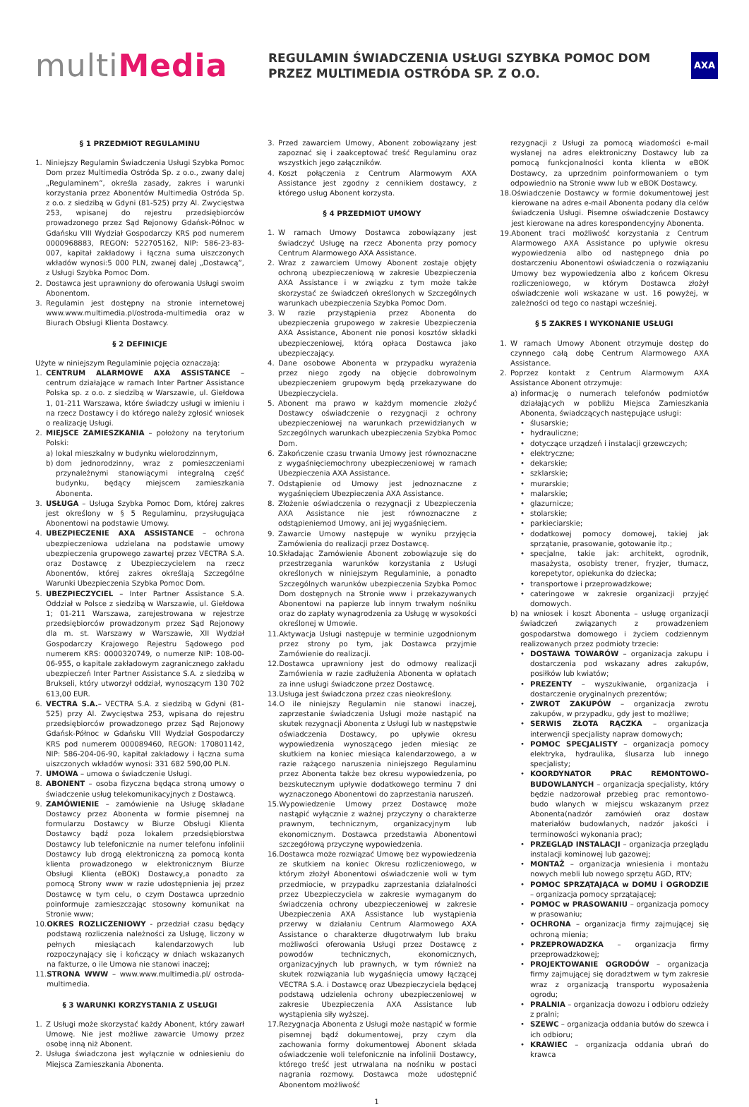multiMedia
REGULAMIN ŚWIADCZENIA USŁUGI SZYBKA POMOC DOM
PRZEZ MULTIMEDIA OSTRÓDA SP. Z O.O.
AXA
§ 1 PRZEDMIOT REGULAMINU
1. Niniejszy Regulamin Świadczenia Usługi Szybka Pomoc Dom przez Multimedia Ostróda Sp. z o.o., zwany dalej „Regulaminem”, określa zasady, zakres i warunki korzystania przez Abonentów Multimedia Ostróda Sp. z o.o. z siedzibą w Gdyni (81-525) przy Al. Zwycięstwa 253, wpisanej do rejestru przedsiębiorców prowadzonego przez Sąd Rejonowy Gdańsk-Północ w Gdańsku VIII Wydział Gospodarczy KRS pod numerem 0000968883, REGON: 522705162, NIP: 586-23-83-007, kapitał zakładowy i łączna suma uiszczonych wkładów wynosi:5 000 PLN, zwanej dalej „Dostawcą”, z Usługi Szybka Pomoc Dom.
2. Dostawca jest uprawniony do oferowania Usługi swoim Abonentom.
3. Regulamin jest dostępny na stronie internetowej www.www.multimedia.pl/ostroda-multimedia oraz w Biurach Obsługi Klienta Dostawcy.
§ 2 DEFINICJE
Użyte w niniejszym Regulaminie pojęcia oznaczają:
1. CENTRUM ALARMOWE AXA ASSISTANCE – centrum działające w ramach Inter Partner Assistance Polska sp. z o.o. z siedzibą w Warszawie, ul. Giełdowa 1, 01-211 Warszawa, które świadczy usługi w imieniu i na rzecz Dostawcy i do którego należy zgłosić wniosek o realizację Usługi.
2. MIEJSCE ZAMIESZKANIA – położony na terytorium Polski:
a) lokal mieszkalny w budynku wielorodzinnym,
b) dom jednorodzinny, wraz z pomieszczeniami przynależnymi stanowiącymi integralną część budynku, będący miejscem zamieszkania Abonenta.
3. USŁUGA – Usługa Szybka Pomoc Dom, której zakres jest określony w § 5 Regulaminu, przysługująca Abonentowi na podstawie Umowy.
4. UBEZPIECZENIE AXA ASSISTANCE – ochrona ubezpieczeniowa udzielana na podstawie umowy ubezpieczenia grupowego zawartej przez VECTRA S.A. oraz Dostawcę z Ubezpieczycielem na rzecz Abonentów, której zakres określają Szczególne Warunki Ubezpieczenia Szybka Pomoc Dom.
5. UBEZPIECZYCIEL – Inter Partner Assistance S.A. Oddział w Polsce z siedzibą w Warszawie, ul. Giełdowa 1; 01-211 Warszawa, zarejestrowana w rejestrze przedsiębiorców prowadzonym przez Sąd Rejonowy dla m. st. Warszawy w Warszawie, XII Wydział Gospodarczy Krajowego Rejestru Sądowego pod numerem KRS: 0000320749, o numerze NIP: 108-00-06-955, o kapitale zakładowym zagranicznego zakładu ubezpieczeń Inter Partner Assistance S.A. z siedzibą w Brukseli, który utworzył oddział, wynoszącym 130 702 613,00 EUR.
6. VECTRA S.A.– VECTRA S.A. z siedzibą w Gdyni (81-525) przy Al. Zwycięstwa 253, wpisana do rejestru przedsiębiorców prowadzonego przez Sąd Rejonowy Gdańsk-Północ w Gdańsku VIII Wydział Gospodarczy KRS pod numerem 000089460, REGON: 170801142, NIP: 586-204-06-90, kapitał zakładowy i łączna suma uiszczonych wkładów wynosi: 331 682 590,00 PLN.
7. UMOWA – umowa o świadczenie Usługi.
8. ABONENT – osoba fizyczna będąca stroną umowy o świadczenie usług telekomunikacyjnych z Dostawcą.
9. ZAMÓWIENIE – zamówienie na Usługę składane Dostawcy przez Abonenta w formie pisemnej na formularzu Dostawcy w Biurze Obsługi Klienta Dostawcy bądź poza lokalem przedsiębiorstwa Dostawcy lub telefonicznie na numer telefonu infolinii Dostawcy lub drogą elektroniczną za pomocą konta klienta prowadzonego w elektronicznym Biurze Obsługi Klienta (eBOK) Dostawcy,a ponadto za pomocą Strony www w razie udostępnienia jej przez Dostawcę w tym celu, o czym Dostawca uprzednio poinformuje zamieszczając stosowny komunikat na Stronie www;
10. OKRES ROZLICZENIOWY - przedział czasu będący podstawą rozliczenia należności za Usługę, liczony w pełnych miesiącach kalendarzowych lub rozpoczynający się i kończący w dniach wskazanych na fakturze, o ile Umowa nie stanowi inaczej;
11. STRONA WWW – www.www.multimedia.pl/ ostroda-multimedia.
§ 3 WARUNKI KORZYSTANIA Z USŁUGI
1. Z Usługi może skorzystać każdy Abonent, który zawarł Umowę. Nie jest możliwe zawarcie Umowy przez osobę inną niż Abonent.
2. Usługa świadczona jest wyłącznie w odniesieniu do Miejsca Zamieszkania Abonenta.
3. Przed zawarciem Umowy, Abonent zobowiązany jest zapoznać się i zaakceptować treść Regulaminu oraz wszystkich jego załączników.
4. Koszt połączenia z Centrum Alarmowym AXA Assistance jest zgodny z cennikiem dostawcy, z którego usług Abonent korzysta.
§ 4 PRZEDMIOT UMOWY
1. W ramach Umowy Dostawca zobowiązany jest świadczyć Usługę na rzecz Abonenta przy pomocy Centrum Alarmowego AXA Assistance.
2. Wraz z zawarciem Umowy Abonent zostaje objęty ochroną ubezpieczeniową w zakresie Ubezpieczenia AXA Assistance i w związku z tym może także skorzystać ze świadczeń określonych w Szczególnych warunkach ubezpieczenia Szybka Pomoc Dom.
3. W razie przystąpienia przez Abonenta do ubezpieczenia grupowego w zakresie Ubezpieczenia AXA Assistance, Abonent nie ponosi kosztów składki ubezpieczeniowej, którą opłaca Dostawca jako ubezpieczający.
4. Dane osobowe Abonenta w przypadku wyrażenia przez niego zgody na objęcie dobrowolnym ubezpieczeniem grupowym będą przekazywane do Ubezpieczyciela.
5. Abonent ma prawo w każdym momencie złożyć Dostawcy oświadczenie o rezygnacji z ochrony ubezpieczeniowej na warunkach przewidzianych w Szczególnych warunkach ubezpieczenia Szybka Pomoc Dom.
6. Zakończenie czasu trwania Umowy jest równoznaczne z wygaśnięciemochrony ubezpieczeniowej w ramach Ubezpieczenia AXA Assistance.
7. Odstąpienie od Umowy jest jednoznaczne z wygaśnięciem Ubezpieczenia AXA Assistance.
8. Złożenie oświadczenia o rezygnacji z Ubezpieczenia AXA Assistance nie jest równoznaczne z odstąpieniemod Umowy, ani jej wygaśnięciem.
9. Zawarcie Umowy następuje w wyniku przyjęcia Zamówienia do realizacji przez Dostawcę.
10. Składając Zamówienie Abonent zobowiązuje się do przestrzegania warunków korzystania z Usługi określonych w niniejszym Regulaminie, a ponadto Szczególnych warunków ubezpieczenia Szybka Pomoc Dom dostępnych na Stronie www i przekazywanych Abonentowi na papierze lub innym trwałym nośniku oraz do zapłaty wynagrodzenia za Usługę w wysokości określonej w Umowie.
11. Aktywacja Usługi następuje w terminie uzgodnionym przez strony po tym, jak Dostawca przyjmie Zamówienie do realizacji.
12. Dostawca uprawniony jest do odmowy realizacji Zamówienia w razie zadłużenia Abonenta w opłatach za inne usługi świadczone przez Dostawcę.
13. Usługa jest świadczona przez czas nieokreślony.
14. O ile niniejszy Regulamin nie stanowi inaczej, zaprzestanie świadczenia Usługi może nastąpić na skutek rezygnacji Abonenta z Usługi lub w następstwie oświadczenia Dostawcy, po upływie okresu wypowiedzenia wynoszącego jeden miesiąc ze skutkiem na koniec miesiąca kalendarzowego, a w razie rażącego naruszenia niniejszego Regulaminu przez Abonenta także bez okresu wypowiedzenia, po bezskutecznym upływie dodatkowego terminu 7 dni wyznaczonego Abonentowi do zaprzestania naruszeń.
15. Wypowiedzenie Umowy przez Dostawcę może nastąpić wyłącznie z ważnej przyczyny o charakterze prawnym, technicznym, organizacyjnym lub ekonomicznym. Dostawca przedstawia Abonentowi szczegółową przyczynę wypowiedzenia.
16. Dostawca może rozwiązać Umowę bez wypowiedzenia ze skutkiem na koniec Okresu rozliczeniowego, w którym złożył Abonentowi oświadczenie woli w tym przedmiocie, w przypadku zaprzestania działalności przez Ubezpieczyciela w zakresie wymaganym do świadczenia ochrony ubezpieczeniowej w zakresie Ubezpieczenia AXA Assistance lub wystąpienia przerwy w działaniu Centrum Alarmowego AXA Assistance o charakterze długotrwałym lub braku możliwości oferowania Usługi przez Dostawcę z powodów technicznych, ekonomicznych, organizacyjnych lub prawnych, w tym również na skutek rozwiązania lub wygaśnięcia umowy łączącej VECTRA S.A. i Dostawcę oraz Ubezpieczyciela będącej podstawą udzielenia ochrony ubezpieczeniowej w zakresie Ubezpieczenia AXA Assistance lub wystąpienia siły wyższej.
17. Rezygnacja Abonenta z Usługi może nastąpić w formie pisemnej bądź dokumentowej, przy czym dla zachowania formy dokumentowej Abonent składa oświadczenie woli telefonicznie na infolinii Dostawcy, którego treść jest utrwalana na nośniku w postaci nagrania rozmowy. Dostawca może udostępnić Abonentom możliwość
rezygnacji z Usługi za pomocą wiadomości e-mail wysłanej na adres elektroniczny Dostawcy lub za pomocą funkcjonalności konta klienta w eBOK Dostawcy, za uprzednim poinformowaniem o tym odpowiednio na Stronie www lub w eBOK Dostawcy.
18. Oświadczenie Dostawcy w formie dokumentowej jest kierowane na adres e-mail Abonenta podany dla celów świadczenia Usługi. Pisemne oświadczenie Dostawcy jest kierowane na adres korespondencyjny Abonenta.
19. Abonent traci możliwość korzystania z Centrum Alarmowego AXA Assistance po upływie okresu wypowiedzenia albo od następnego dnia po dostarczeniu Abonentowi oświadczenia o rozwiązaniu Umowy bez wypowiedzenia albo z końcem Okresu rozliczeniowego, w którym Dostawca złożył oświadczenie woli wskazane w ust. 16 powyżej, w zależności od tego co nastąpi wcześniej.
§ 5 ZAKRES I WYKONANIE USŁUGI
1. W ramach Umowy Abonent otrzymuje dostęp do czynnego całą dobę Centrum Alarmowego AXA Assistance.
2. Poprzez kontakt z Centrum Alarmowym AXA Assistance Abonent otrzymuje:
a) informację o numerach telefonów podmiotów działających w pobliżu Miejsca Zamieszkania Abonenta, świadczących następujące usługi:
• ślusarskie;
• hydrauliczne;
• dotyczące urządzeń i instalacji grzewczych;
• elektryczne;
• dekarskie;
• szklarskie;
• murarskie;
• malarskie;
• glazurnicze;
• stolarskie;
• parkieciarskie;
• dodatkowej pomocy domowej, takiej jak sprzątanie, prasowanie, gotowanie itp.;
• specjalne, takie jak: architekt, ogrodnik, masażysta, osobisty trener, fryzjer, tłumacz, korepetytor, opiekunka do dziecka;
• transportowe i przeprowadzkowe;
• cateringowe w zakresie organizacji przyjęć domowych.
b) na wniosek i koszt Abonenta – usługę organizacji świadczeń związanych z prowadzeniem gospodarstwa domowego i życiem codziennym realizowanych przez podmioty trzecie:
• DOSTAWA TOWARÓW – organizacja zakupu i dostarczenia pod wskazany adres zakupów, posiłków lub kwiatów;
• PREZENTY – wyszukiwanie, organizacja i dostarczenie oryginalnych prezentów;
• ZWROT ZAKUPÓW – organizacja zwrotu zakupów, w przypadku, gdy jest to możliwe;
• SERWIS ZŁOTA RĄCZKA – organizacja interwencji specjalisty napraw domowych;
• POMOC SPECJALISTY – organizacja pomocy elektryka, hydraulika, ślusarza lub innego specjalisty;
• KOORDYNATOR PRAC REMONTOWO-BUDOWLANYCH – organizacja specjalisty, który będzie nadzorował przebieg prac remontowo-budo wlanych w miejscu wskazanym przez Abonenta(nadzór zamówień oraz dostaw materiałów budowlanych, nadzór jakości i terminowości wykonania prac);
• PRZEGLĄD INSTALACJI – organizacja przeglądu instalacji kominowej lub gazowej;
• MONTAŻ – organizacja wniesienia i montażu nowych mebli lub nowego sprzętu AGD, RTV;
• POMOC SPRZĄTAJĄCA w DOMU i OGRODZIE – organizacja pomocy sprzątającej;
• POMOC w PRASOWANIU – organizacja pomocy w prasowaniu;
• OCHRONA – organizacja firmy zajmującej się ochroną mienia;
• PRZEPROWADZKA – organizacja firmy przeprowadzkowej;
• PROJEKTOWANIE OGRODÓW – organizacja firmy zajmującej się doradztwem w tym zakresie wraz z organizacją transportu wyposażenia ogrodu;
• PRALNIA – organizacja dowozu i odbioru odzieży z pralni;
• SZEWC – organizacja oddania butów do szewca i ich odbioru;
• KRAWIEC – organizacja oddania ubrań do krawca
1